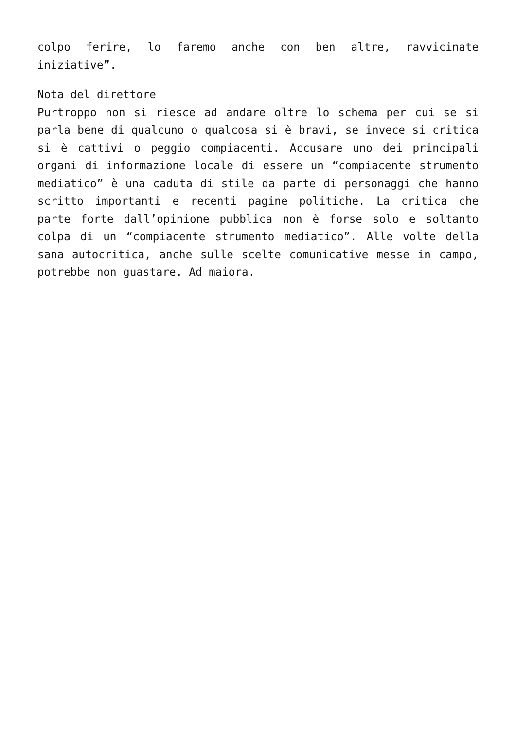colpo ferire, lo faremo anche con ben altre, ravvicinate iniziative”.
Nota del direttore
Purtroppo non si riesce ad andare oltre lo schema per cui se si parla bene di qualcuno o qualcosa si è bravi, se invece si critica si è cattivi o peggio compiacenti. Accusare uno dei principali organi di informazione locale di essere un “compiacente strumento mediatico” è una caduta di stile da parte di personaggi che hanno scritto importanti e recenti pagine politiche. La critica che parte forte dall’opinione pubblica non è forse solo e soltanto colpa di un “compiacente strumento mediatico”. Alle volte della sana autocritica, anche sulle scelte comunicative messe in campo, potrebbe non guastare. Ad maiora.